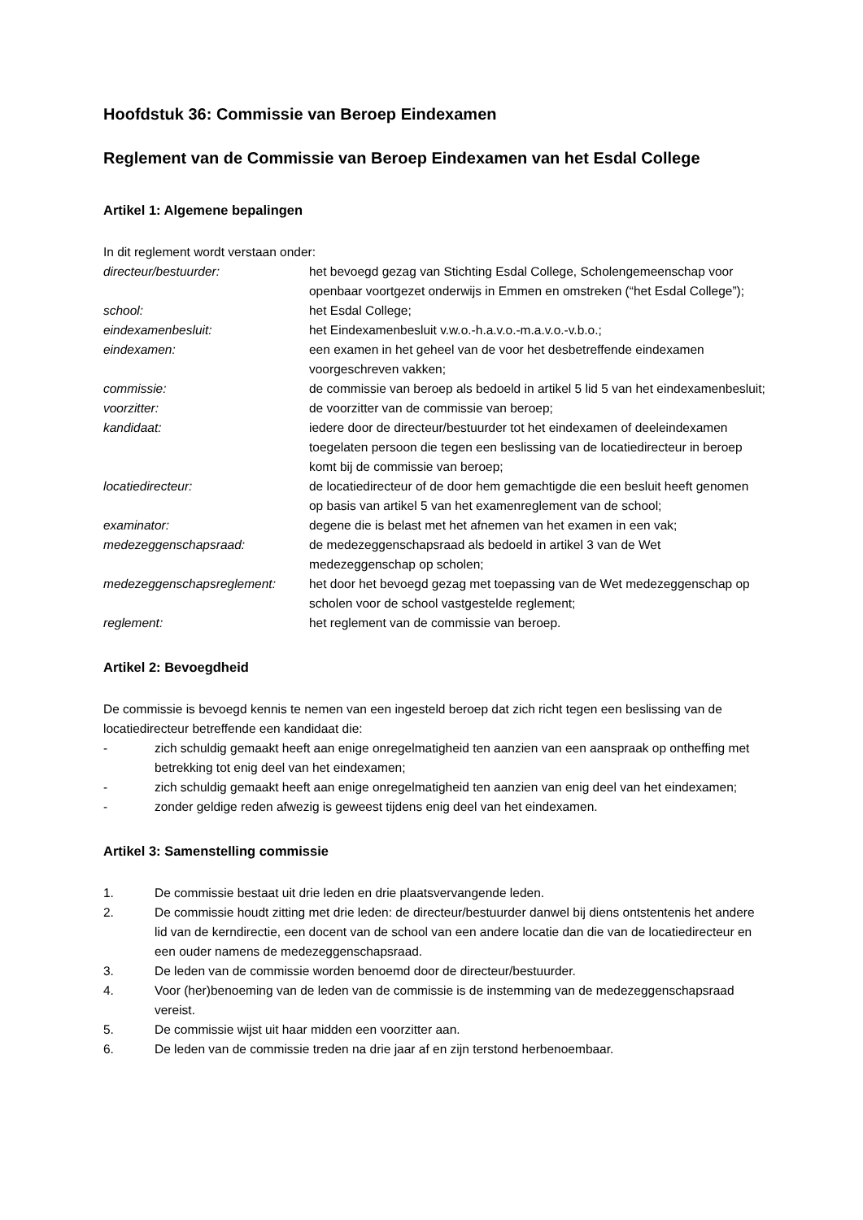Hoofdstuk 36: Commissie van Beroep Eindexamen
Reglement van de Commissie van Beroep Eindexamen van het Esdal College
Artikel 1: Algemene bepalingen
In dit reglement wordt verstaan onder:
directeur/bestuurder: het bevoegd gezag van Stichting Esdal College, Scholengemeenschap voor openbaar voortgezet onderwijs in Emmen en omstreken (“het Esdal College”);
school: het Esdal College;
eindexamenbesluit: het Eindexamenbesluit v.w.o.-h.a.v.o.-m.a.v.o.-v.b.o.;
eindexamen: een examen in het geheel van de voor het desbetreffende eindexamen voorgeschreven vakken;
commissie: de commissie van beroep als bedoeld in artikel 5 lid 5 van het eindexamenbesluit;
voorzitter: de voorzitter van de commissie van beroep;
kandidaat: iedere door de directeur/bestuurder tot het eindexamen of deeleindexamen toegelaten persoon die tegen een beslissing van de locatiedirecteur in beroep komt bij de commissie van beroep;
locatiedirecteur: de locatiedirecteur of de door hem gemachtigde die een besluit heeft genomen op basis van artikel 5 van het examenreglement van de school;
examinator: degene die is belast met het afnemen van het examen in een vak;
medezeggenschapsraad: de medezeggenschapsraad als bedoeld in artikel 3 van de Wet medezeggenschap op scholen;
medezeggenschapsreglement: het door het bevoegd gezag met toepassing van de Wet medezeggenschap op scholen voor de school vastgestelde reglement;
reglement: het reglement van de commissie van beroep.
Artikel 2: Bevoegdheid
De commissie is bevoegd kennis te nemen van een ingesteld beroep dat zich richt tegen een beslissing van de locatiedirecteur betreffende een kandidaat die:
- zich schuldig gemaakt heeft aan enige onregelmatigheid ten aanzien van een aanspraak op ontheffing met betrekking tot enig deel van het eindexamen;
- zich schuldig gemaakt heeft aan enige onregelmatigheid ten aanzien van enig deel van het eindexamen;
- zonder geldige reden afwezig is geweest tijdens enig deel van het eindexamen.
Artikel 3: Samenstelling commissie
1. De commissie bestaat uit drie leden en drie plaatsvervangende leden.
2. De commissie houdt zitting met drie leden: de directeur/bestuurder danwel bij diens ontstentenis het andere lid van de kerndirectie, een docent van de school van een andere locatie dan die van de locatiedirecteur en een ouder namens de medezeggenschapsraad.
3. De leden van de commissie worden benoemd door de directeur/bestuurder.
4. Voor (her)benoeming van de leden van de commissie is de instemming van de medezeggenschapsraad vereist.
5. De commissie wijst uit haar midden een voorzitter aan.
6. De leden van de commissie treden na drie jaar af en zijn terstond herbenoembaar.